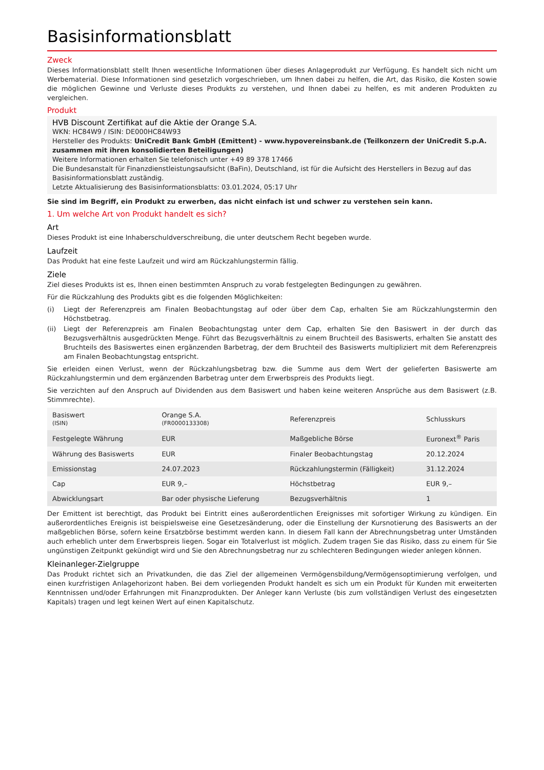Basisinformationsblatt
Zweck
Dieses Informationsblatt stellt Ihnen wesentliche Informationen über dieses Anlageprodukt zur Verfügung. Es handelt sich nicht um Werbematerial. Diese Informationen sind gesetzlich vorgeschrieben, um Ihnen dabei zu helfen, die Art, das Risiko, die Kosten sowie die möglichen Gewinne und Verluste dieses Produkts zu verstehen, und Ihnen dabei zu helfen, es mit anderen Produkten zu vergleichen.
Produkt
HVB Discount Zertifikat auf die Aktie der Orange S.A.
WKN: HC84W9 / ISIN: DE000HC84W93
Hersteller des Produkts: UniCredit Bank GmbH (Emittent) - www.hypovereinsbank.de (Teilkonzern der UniCredit S.p.A. zusammen mit ihren konsolidierten Beteiligungen)
Weitere Informationen erhalten Sie telefonisch unter +49 89 378 17466
Die Bundesanstalt für Finanzdienstleistungsaufsicht (BaFin), Deutschland, ist für die Aufsicht des Herstellers in Bezug auf das Basisinformationsblatt zuständig.
Letzte Aktualisierung des Basisinformationsblatts: 03.01.2024, 05:17 Uhr
Sie sind im Begriff, ein Produkt zu erwerben, das nicht einfach ist und schwer zu verstehen sein kann.
1. Um welche Art von Produkt handelt es sich?
Art
Dieses Produkt ist eine Inhaberschuldverschreibung, die unter deutschem Recht begeben wurde.
Laufzeit
Das Produkt hat eine feste Laufzeit und wird am Rückzahlungstermin fällig.
Ziele
Ziel dieses Produkts ist es, Ihnen einen bestimmten Anspruch zu vorab festgelegten Bedingungen zu gewähren.
Für die Rückzahlung des Produkts gibt es die folgenden Möglichkeiten:
(i) Liegt der Referenzpreis am Finalen Beobachtungstag auf oder über dem Cap, erhalten Sie am Rückzahlungstermin den Höchstbetrag.
(ii) Liegt der Referenzpreis am Finalen Beobachtungstag unter dem Cap, erhalten Sie den Basiswert in der durch das Bezugsverhältnis ausgedrückten Menge. Führt das Bezugsverhältnis zu einem Bruchteil des Basiswerts, erhalten Sie anstatt des Bruchteils des Basiswertes einen ergänzenden Barbetrag, der dem Bruchteil des Basiswerts multipliziert mit dem Referenzpreis am Finalen Beobachtungstag entspricht.
Sie erleiden einen Verlust, wenn der Rückzahlungsbetrag bzw. die Summe aus dem Wert der gelieferten Basiswerte am Rückzahlungstermin und dem ergänzenden Barbetrag unter dem Erwerbspreis des Produkts liegt.
Sie verzichten auf den Anspruch auf Dividenden aus dem Basiswert und haben keine weiteren Ansprüche aus dem Basiswert (z.B. Stimmrechte).
| Basiswert (ISIN) | Orange S.A. (FR0000133308) | Referenzpreis | Schlusskurs |
| Festgelegte Währung | EUR | Maßgebliche Börse | Euronext<sup>®</sup> Paris |
| Währung des Basiswerts | EUR | Finaler Beobachtungstag | 20.12.2024 |
| Emissionstag | 24.07.2023 | Rückzahlungstermin (Fälligkeit) | 31.12.2024 |
| Cap | EUR 9,– | Höchstbetrag | EUR 9,– |
| Abwicklungsart | Bar oder physische Lieferung | Bezugsverhältnis | 1 |
Der Emittent ist berechtigt, das Produkt bei Eintritt eines außerordentlichen Ereignisses mit sofortiger Wirkung zu kündigen. Ein außerordentliches Ereignis ist beispielsweise eine Gesetzesänderung, oder die Einstellung der Kursnotierung des Basiswerts an der maßgeblichen Börse, sofern keine Ersatzbörse bestimmt werden kann. In diesem Fall kann der Abrechnungsbetrag unter Umständen auch erheblich unter dem Erwerbspreis liegen. Sogar ein Totalverlust ist möglich. Zudem tragen Sie das Risiko, dass zu einem für Sie ungünstigen Zeitpunkt gekündigt wird und Sie den Abrechnungsbetrag nur zu schlechteren Bedingungen wieder anlegen können.
Kleinanleger-Zielgruppe
Das Produkt richtet sich an Privatkunden, die das Ziel der allgemeinen Vermögensbildung/Vermögensoptimierung verfolgen, und einen kurzfristigen Anlagehorizont haben. Bei dem vorliegenden Produkt handelt es sich um ein Produkt für Kunden mit erweiterten Kenntnissen und/oder Erfahrungen mit Finanzprodukten. Der Anleger kann Verluste (bis zum vollständigen Verlust des eingesetzten Kapitals) tragen und legt keinen Wert auf einen Kapitalschutz.